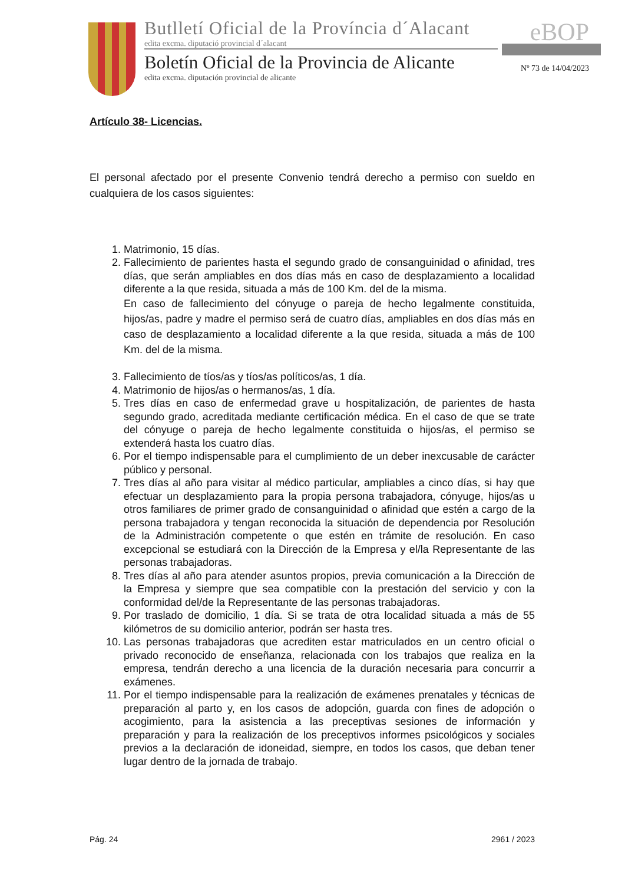Butlletí Oficial de la Província d´Alacant
edita excma. diputació provincial d´alacant
Boletín Oficial de la Provincia de Alicante
edita excma. diputación provincial de alicante
eBOP
Nº 73 de 14/04/2023
Artículo 38- Licencias.
El personal afectado por el presente Convenio tendrá derecho a permiso con sueldo en cualquiera de los casos siguientes:
1. Matrimonio, 15 días.
2. Fallecimiento de parientes hasta el segundo grado de consanguinidad o afinidad, tres días, que serán ampliables en dos días más en caso de desplazamiento a localidad diferente a la que resida, situada a más de 100 Km. del de la misma.
En caso de fallecimiento del cónyuge o pareja de hecho legalmente constituida, hijos/as, padre y madre el permiso será de cuatro días, ampliables en dos días más en caso de desplazamiento a localidad diferente a la que resida, situada a más de 100 Km. del de la misma.
3. Fallecimiento de tíos/as y tíos/as políticos/as, 1 día.
4. Matrimonio de hijos/as o hermanos/as, 1 día.
5. Tres días en caso de enfermedad grave u hospitalización, de parientes de hasta segundo grado, acreditada mediante certificación médica. En el caso de que se trate del cónyuge o pareja de hecho legalmente constituida o hijos/as, el permiso se extenderá hasta los cuatro días.
6. Por el tiempo indispensable para el cumplimiento de un deber inexcusable de carácter público y personal.
7. Tres días al año para visitar al médico particular, ampliables a cinco días, si hay que efectuar un desplazamiento para la propia persona trabajadora, cónyuge, hijos/as u otros familiares de primer grado de consanguinidad o afinidad que estén a cargo de la persona trabajadora y tengan reconocida la situación de dependencia por Resolución de la Administración competente o que estén en trámite de resolución. En caso excepcional se estudiará con la Dirección de la Empresa y el/la Representante de las personas trabajadoras.
8. Tres días al año para atender asuntos propios, previa comunicación a la Dirección de la Empresa y siempre que sea compatible con la prestación del servicio y con la conformidad del/de la Representante de las personas trabajadoras.
9. Por traslado de domicilio, 1 día. Si se trata de otra localidad situada a más de 55 kilómetros de su domicilio anterior, podrán ser hasta tres.
10. Las personas trabajadoras que acrediten estar matriculados en un centro oficial o privado reconocido de enseñanza, relacionada con los trabajos que realiza en la empresa, tendrán derecho a una licencia de la duración necesaria para concurrir a exámenes.
11. Por el tiempo indispensable para la realización de exámenes prenatales y técnicas de preparación al parto y, en los casos de adopción, guarda con fines de adopción o acogimiento, para la asistencia a las preceptivas sesiones de información y preparación y para la realización de los preceptivos informes psicológicos y sociales previos a la declaración de idoneidad, siempre, en todos los casos, que deban tener lugar dentro de la jornada de trabajo.
Pág. 24 2961 / 2023